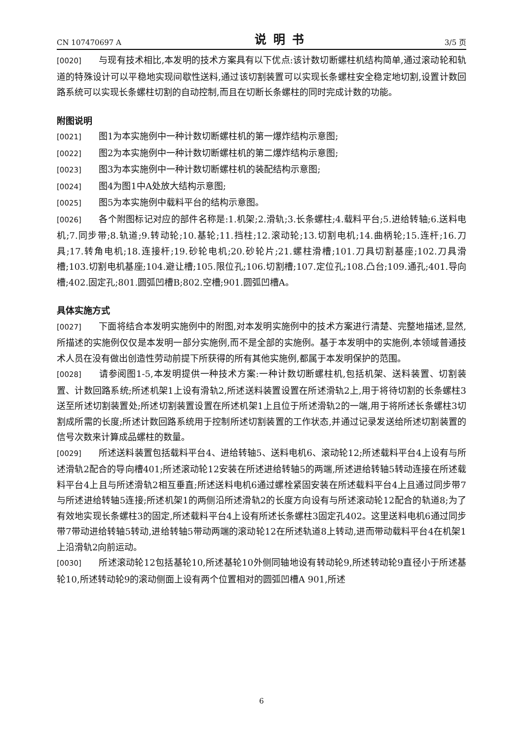CN 107470697 A 说明书 3/5 页
[0020] 与现有技术相比,本发明的技术方案具有以下优点:该计数切断螺柱机结构简单,通过滚动轮和轨道的特殊设计可以平稳地实现间歇性送料,通过该切割装置可以实现长条螺柱安全稳定地切割,设置计数回路系统可以实现长条螺柱切割的自动控制,而且在切断长条螺柱的同时完成计数的功能。
附图说明
[0021] 图1为本实施例中一种计数切断螺柱机的第一爆炸结构示意图;
[0022] 图2为本实施例中一种计数切断螺柱机的第二爆炸结构示意图;
[0023] 图3为本实施例中一种计数切断螺柱机的装配结构示意图;
[0024] 图4为图1中A处放大结构示意图;
[0025] 图5为本实施例中载料平台的结构示意图。
[0026] 各个附图标记对应的部件名称是:1.机架;2.滑轨;3.长条螺柱;4.载料平台;5.进给转轴;6.送料电机;7.同步带;8.轨道;9.转动轮;10.基轮;11.挡柱;12.滚动轮;13.切割电机;14.曲柄轮;15.连杆;16.刀具;17.转角电机;18.连接杆;19.砂轮电机;20.砂轮片;21.螺柱滑槽;101.刀具切割基座;102.刀具滑槽;103.切割电机基座;104.避让槽;105.限位孔;106.切割槽;107.定位孔;108.凸台;109.通孔;401.导向槽;402.固定孔;801.圆弧凹槽B;802.空槽;901.圆弧凹槽A。
具体实施方式
[0027] 下面将结合本发明实施例中的附图,对本发明实施例中的技术方案进行清楚、完整地描述,显然,所描述的实施例仅仅是本发明一部分实施例,而不是全部的实施例。基于本发明中的实施例,本领域普通技术人员在没有做出创造性劳动前提下所获得的所有其他实施例,都属于本发明保护的范围。
[0028] 请参阅图1-5,本发明提供一种技术方案:一种计数切断螺柱机,包括机架、送料装置、切割装置、计数回路系统;所述机架1上设有滑轨2,所述送料装置设置在所述滑轨2上,用于将待切割的长条螺柱3送至所述切割装置处;所述切割装置设置在所述机架1上且位于所述滑轨2的一端,用于将所述长条螺柱3切割成所需的长度;所述计数回路系统用于控制所述切割装置的工作状态,并通过记录发送给所述切割装置的信号次数来计算成品螺柱的数量。
[0029] 所述送料装置包括载料平台4、进给转轴5、送料电机6、滚动轮12;所述载料平台4上设有与所述滑轨2配合的导向槽401;所述滚动轮12安装在所述进给转轴5的两端,所述进给转轴5转动连接在所述载料平台4上且与所述滑轨2相互垂直;所述送料电机6通过螺栓紧固安装在所述载料平台4上且通过同步带7与所述进给转轴5连接;所述机架1的两侧沿所述滑轨2的长度方向设有与所述滚动轮12配合的轨道8;为了有效地实现长条螺柱3的固定,所述载料平台4上设有所述长条螺柱3固定孔402。这里送料电机6通过同步带7带动进给转轴5转动,进给转轴5带动两端的滚动轮12在所述轨道8上转动,进而带动载料平台4在机架1上沿滑轨2向前运动。
[0030] 所述滚动轮12包括基轮10,所述基轮10外侧同轴地设有转动轮9,所述转动轮9直径小于所述基轮10,所述转动轮9的滚动侧面上设有两个位置相对的圆弧凹槽A 901,所述
6